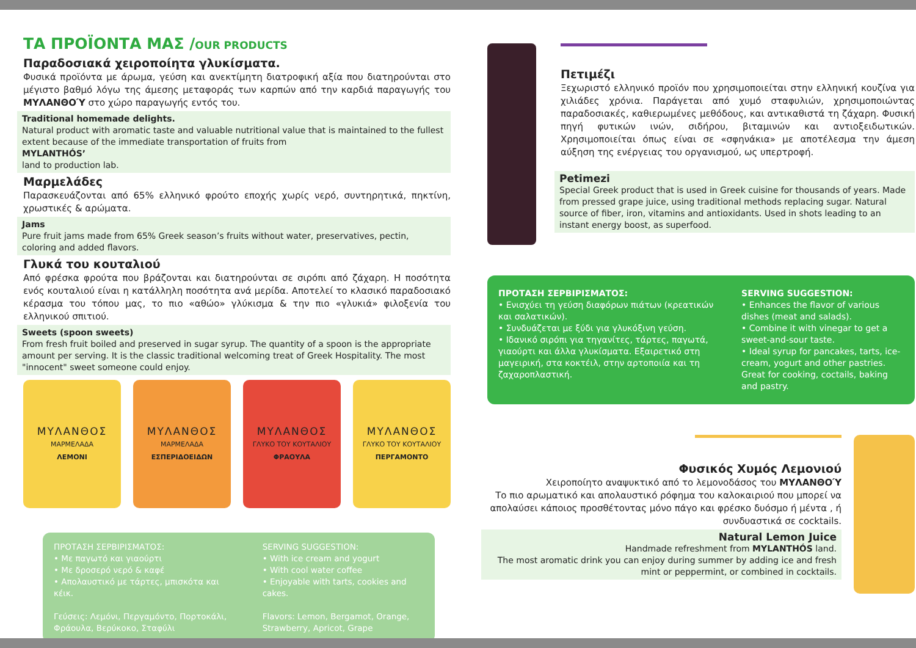ΤΑ ΠΡΟΪΟΝΤΑ ΜΑΣ /OUR PRODUCTS
Παραδοσιακά χειροποίητα γλυκίσματα.
Φυσικά προϊόντα με άρωμα, γεύση και ανεκτίμητη διατροφική αξία που διατηρούνται στο μέγιστο βαθμό λόγω της άμεσης μεταφοράς των καρπών από την καρδιά παραγωγής του ΜΥΛΑΝΘΟΎ στο χώρο παραγωγής εντός του.
Traditional homemade delights.
Natural product with aromatic taste and valuable nutritional value that is maintained to the fullest extent because of the immediate transportation of fruits from
MYLANTHÓS’
land to production lab.
Μαρμελάδες
Παρασκευάζονται από 65% ελληνικό φρούτο εποχής χωρίς νερό, συντηρητικά, πηκτίνη, χρωστικές & αρώματα.
Jams
Pure fruit jams made from 65% Greek season’s fruits without water, preservatives, pectin, coloring and added flavors.
Γλυκά του κουταλιού
Από φρέσκα φρούτα που βράζονται και διατηρούνται σε σιρόπι από ζάχαρη. Η ποσότητα ενός κουταλιού είναι η κατάλληλη ποσότητα ανά μερίδα. Αποτελεί το κλασικό παραδοσιακό κέρασμα του τόπου μας, το πιο «αθώο» γλύκισμα & την πιο «γλυκιά» φιλοξενία του ελληνικού σπιτιού.
Sweets (spoon sweets)
From fresh fruit boiled and preserved in sugar syrup. The quantity of a spoon is the appropriate amount per serving. It is the classic traditional welcoming treat of Greek Hospitality. The most "innocent" sweet someone could enjoy.
ΜΥΛΑΝΘΟΣ
ΜΑΡΜΕΛΑΔΑ
ΛΕΜΟΝΙ
ΜΥΛΑΝΘΟΣ
ΜΑΡΜΕΛΑΔΑ
ΕΣΠΕΡΙΔΟΕΙΔΩΝ
ΜΥΛΑΝΘΟΣ
ΓΛΥΚΟ ΤΟΥ ΚΟΥΤΑΛΙΟΥ
ΦΡΑΟΥΛΑ
ΜΥΛΑΝΘΟΣ
ΓΛΥΚΟ ΤΟΥ ΚΟΥΤΑΛΙΟΥ
ΠΕΡΓΑΜΟΝΤΟ
ΠΡΟΤΑΣΗ ΣΕΡΒΙΡΙΣΜΑΤΟΣ:
• Με παγωτό και γιαούρτι
• Με δροσερό νερό & καφέ
• Απολαυστικό με τάρτες, μπισκότα και κέικ.
Γεύσεις: Λεμόνι, Περγαμόντο, Πορτοκάλι, Φράουλα, Βερύκοκο, Σταφύλι
SERVING SUGGESTION:
• With ice cream and yogurt
• With cool water coffee
• Enjoyable with tarts, cookies and cakes.
Flavors: Lemon, Bergamot, Orange, Strawberry, Apricot, Grape
Πετιμέζι
Ξεχωριστό ελληνικό προϊόν που χρησιμοποιείται στην ελληνική κουζίνα για χιλιάδες χρόνια. Παράγεται από χυμό σταφυλιών, χρησιμοποιώντας παραδοσιακές, καθιερωμένες μεθόδους, και αντικαθιστά τη ζάχαρη. Φυσική πηγή φυτικών ινών, σιδήρου, βιταμινών και αντιοξειδωτικών. Χρησιμοποιείται όπως είναι σε «σφηνάκια» με αποτέλεσμα την άμεση αύξηση της ενέργειας του οργανισμού, ως υπερτροφή.
Petimezi
Special Greek product that is used in Greek cuisine for thousands of years. Made from pressed grape juice, using traditional methods replacing sugar. Natural source of fiber, iron, vitamins and antioxidants. Used in shots leading to an instant energy boost, as superfood.
ΠΡΟΤΑΣΗ ΣΕΡΒΙΡΙΣΜΑΤΟΣ:
• Ενισχύει τη γεύση διαφόρων πιάτων (κρεατικών και σαλατικών).
• Συνδυάζεται με ξύδι για γλυκόξινη γεύση.
• Ιδανικό σιρόπι για τηγανίτες, τάρτες, παγωτά, γιαούρτι και άλλα γλυκίσματα. Εξαιρετικό στη μαγειρική, στα κοκτέιλ, στην αρτοποιία και τη ζαχαροπλαστική.
SERVING SUGGESTION:
• Enhances the flavor of various dishes (meat and salads).
• Combine it with vinegar to get a sweet-and-sour taste.
• Ideal syrup for pancakes, tarts, ice-cream, yogurt and other pastries. Great for cooking, coctails, baking and pastry.
Φυσικός Χυμός Λεμονιού
Χειροποίητο αναψυκτικό από το λεμονοδάσος του ΜΥΛΑΝΘΟΎ
Το πιο αρωματικό και απολαυστικό ρόφημα του καλοκαιριού που μπορεί να απολαύσει κάποιος προσθέτοντας μόνο πάγο και φρέσκο δυόσμο ή μέντα , ή συνδυαστικά σε cocktails.
Natural Lemon Juice
Handmade refreshment from MYLANTHÓS land.
The most aromatic drink you can enjoy during summer by adding ice and fresh mint or peppermint, or combined in cocktails.